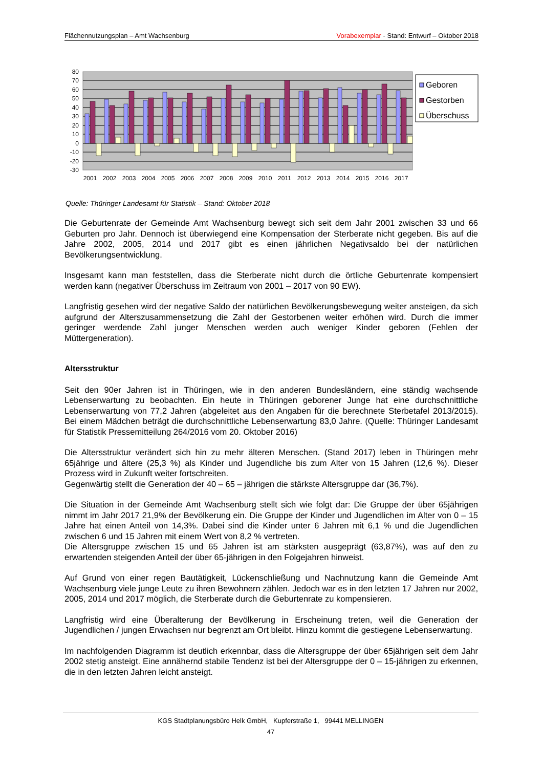Flächennutzungsplan – Amt Wachsenburg Vorabexemplar - Stand: Entwurf – Oktober 2018
80
70
60
50
40
30
20
10
0
-10
-20
-30
2001
2002
2003
2004
2005
2006
2007
2008
2009
2010
2011
2012
2013
2014
2015
2016
2017
Geboren
Gestorben
Überschuss
Quelle: Thüringer Landesamt für Statistik – Stand: Oktober 2018
Die Geburtenrate der Gemeinde Amt Wachsenburg bewegt sich seit dem Jahr 2001 zwischen 33 und 66 Geburten pro Jahr. Dennoch ist überwiegend eine Kompensation der Sterberate nicht gegeben. Bis auf die Jahre 2002, 2005, 2014 und 2017 gibt es einen jährlichen Negativsaldo bei der natürlichen Bevölkerungsentwicklung.
Insgesamt kann man feststellen, dass die Sterberate nicht durch die örtliche Geburtenrate kompensiert werden kann (negativer Überschuss im Zeitraum von 2001 – 2017 von 90 EW).
Langfristig gesehen wird der negative Saldo der natürlichen Bevölkerungsbewegung weiter ansteigen, da sich aufgrund der Alterszusammensetzung die Zahl der Gestorbenen weiter erhöhen wird. Durch die immer geringer werdende Zahl junger Menschen werden auch weniger Kinder geboren (Fehlen der Müttergeneration).
Altersstruktur
Seit den 90er Jahren ist in Thüringen, wie in den anderen Bundesländern, eine ständig wachsende Lebenserwartung zu beobachten. Ein heute in Thüringen geborener Junge hat eine durchschnittliche Lebenserwartung von 77,2 Jahren (abgeleitet aus den Angaben für die berechnete Sterbetafel 2013/2015). Bei einem Mädchen beträgt die durchschnittliche Lebenserwartung 83,0 Jahre. (Quelle: Thüringer Landesamt für Statistik Pressemitteilung 264/2016 vom 20. Oktober 2016)
Die Altersstruktur verändert sich hin zu mehr älteren Menschen. (Stand 2017) leben in Thüringen mehr 65jährige und ältere (25,3 %) als Kinder und Jugendliche bis zum Alter von 15 Jahren (12,6 %). Dieser Prozess wird in Zukunft weiter fortschreiten.
Gegenwärtig stellt die Generation der 40 – 65 – jährigen die stärkste Altersgruppe dar (36,7%).
Die Situation in der Gemeinde Amt Wachsenburg stellt sich wie folgt dar: Die Gruppe der über 65jährigen nimmt im Jahr 2017 21,9% der Bevölkerung ein. Die Gruppe der Kinder und Jugendlichen im Alter von 0 – 15 Jahre hat einen Anteil von 14,3%. Dabei sind die Kinder unter 6 Jahren mit 6,1 % und die Jugendlichen zwischen 6 und 15 Jahren mit einem Wert von 8,2 % vertreten.
Die Altersgruppe zwischen 15 und 65 Jahren ist am stärksten ausgeprägt (63,87%), was auf den zu erwartenden steigenden Anteil der über 65-jährigen in den Folgejahren hinweist.
Auf Grund von einer regen Bautätigkeit, Lückenschließung und Nachnutzung kann die Gemeinde Amt Wachsenburg viele junge Leute zu ihren Bewohnern zählen. Jedoch war es in den letzten 17 Jahren nur 2002, 2005, 2014 und 2017 möglich, die Sterberate durch die Geburtenrate zu kompensieren.
Langfristig wird eine Überalterung der Bevölkerung in Erscheinung treten, weil die Generation der Jugendlichen / jungen Erwachsen nur begrenzt am Ort bleibt. Hinzu kommt die gestiegene Lebenserwartung.
Im nachfolgenden Diagramm ist deutlich erkennbar, dass die Altersgruppe der über 65jährigen seit dem Jahr 2002 stetig ansteigt. Eine annähernd stabile Tendenz ist bei der Altersgruppe der 0 – 15-jährigen zu erkennen, die in den letzten Jahren leicht ansteigt.
KGS Stadtplanungsbüro Helk GmbH, Kupferstraße 1, 99441 MELLINGEN
47